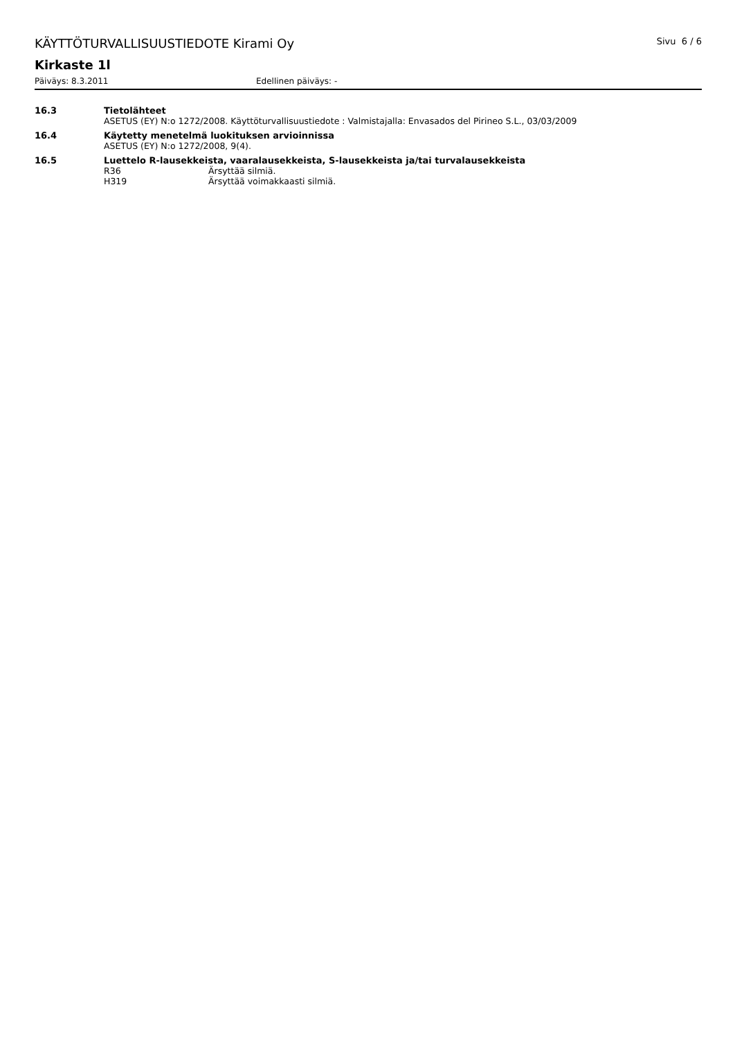KÄYTTÖTURVALLISUUSTIEDOTE Kirami Oy Sivu 6 / 6
Kirkaste 1l
Päiväys: 8.3.2011 Edellinen päiväys: -
16.3 Tietolähteet
ASETUS (EY) N:o 1272/2008. Käyttöturvallisuustiedote : Valmistajalla: Envasados del Pirineo S.L., 03/03/2009
16.4 Käytetty menetelmä luokituksen arvioinnissa
ASETUS (EY) N:o 1272/2008, 9(4).
16.5 Luettelo R-lausekkeista, vaaralausekkeista, S-lausekkeista ja/tai turvalausekkeista
R36 Ärsyttää silmiä.
H319 Ärsyttää voimakkaasti silmiä.